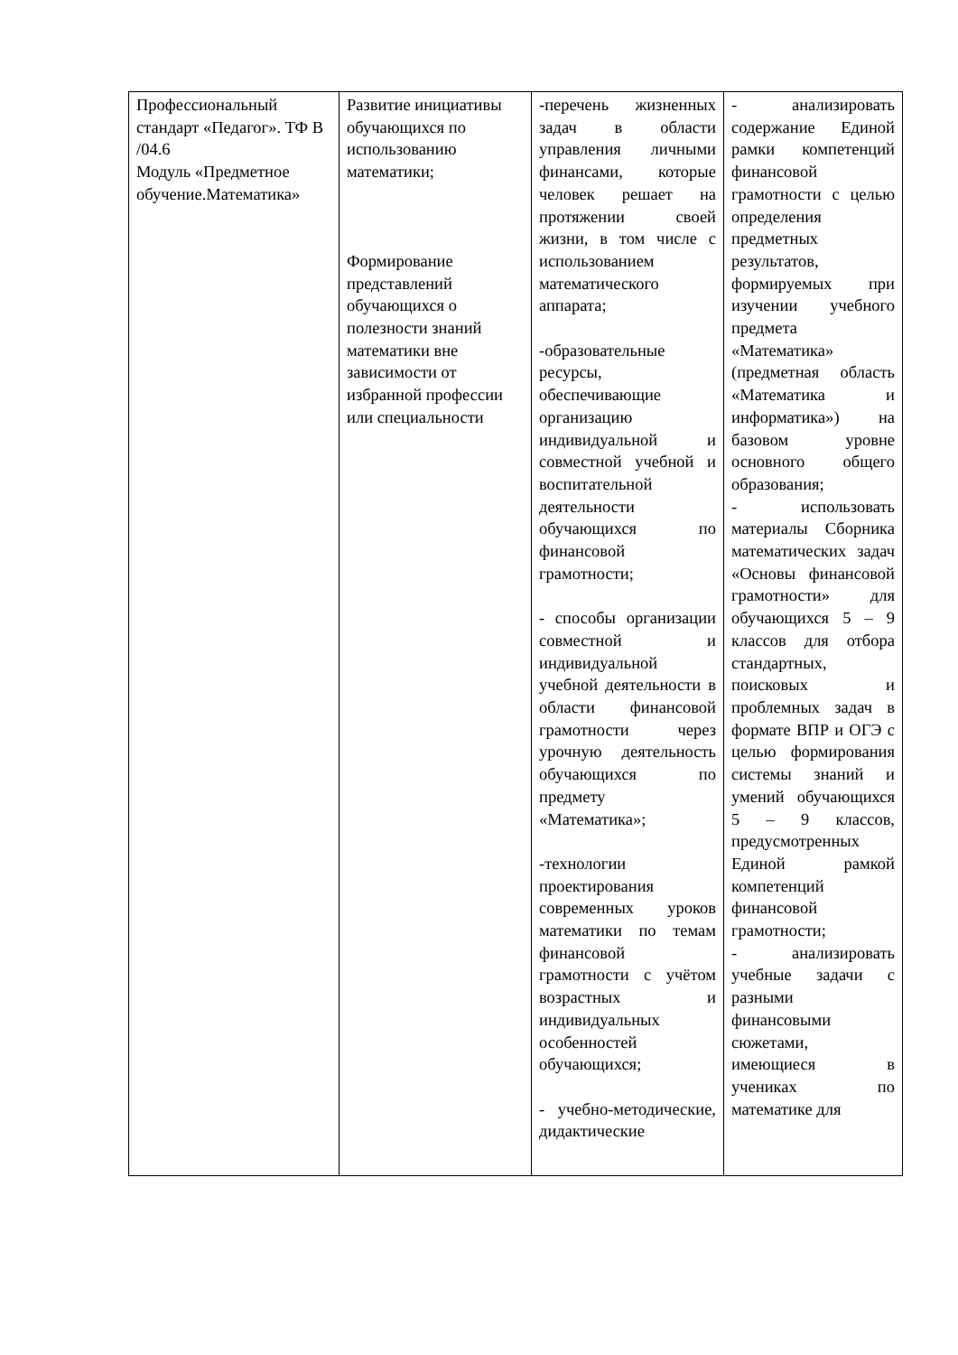| Профессиональный стандарт «Педагог». ТФ В /04.6 Модуль «Предметное обучение.Математика» | Развитие инициативы обучающихся по использованию математики; Формирование представлений обучающихся о полезности знаний математики вне зависимости от избранной профессии или специальности | -перечень жизненных задач в области управления личными финансами, которые человек решает на протяжении своей жизни, в том числе с использованием математического аппарата; -образовательные ресурсы, обеспечивающие организацию индивидуальной и совместной учебной и воспитательной деятельности обучающихся по финансовой грамотности; - способы организации совместной и индивидуальной учебной деятельности в области финансовой грамотности через урочную деятельность обучающихся по предмету «Математика»; -технологии проектирования современных уроков математики по темам финансовой грамотности с учётом возрастных и индивидуальных особенностей обучающихся; - учебно-методические, дидактические | - анализировать содержание Единой рамки компетенций финансовой грамотности с целью определения предметных результатов, формируемых при изучении учебного предмета «Математика» (предметная область «Математика и информатика») на базовом уровне основного общего образования; - использовать материалы Сборника математических задач «Основы финансовой грамотности» для обучающихся 5 – 9 классов для отбора стандартных, поисковых и проблемных задач в формате ВПР и ОГЭ с целью формирования системы знаний и умений обучающихся 5 – 9 классов, предусмотренных Единой рамкой компетенций финансовой грамотности; - анализировать учебные задачи с разными финансовыми сюжетами, имеющиеся в учениках по математике для |